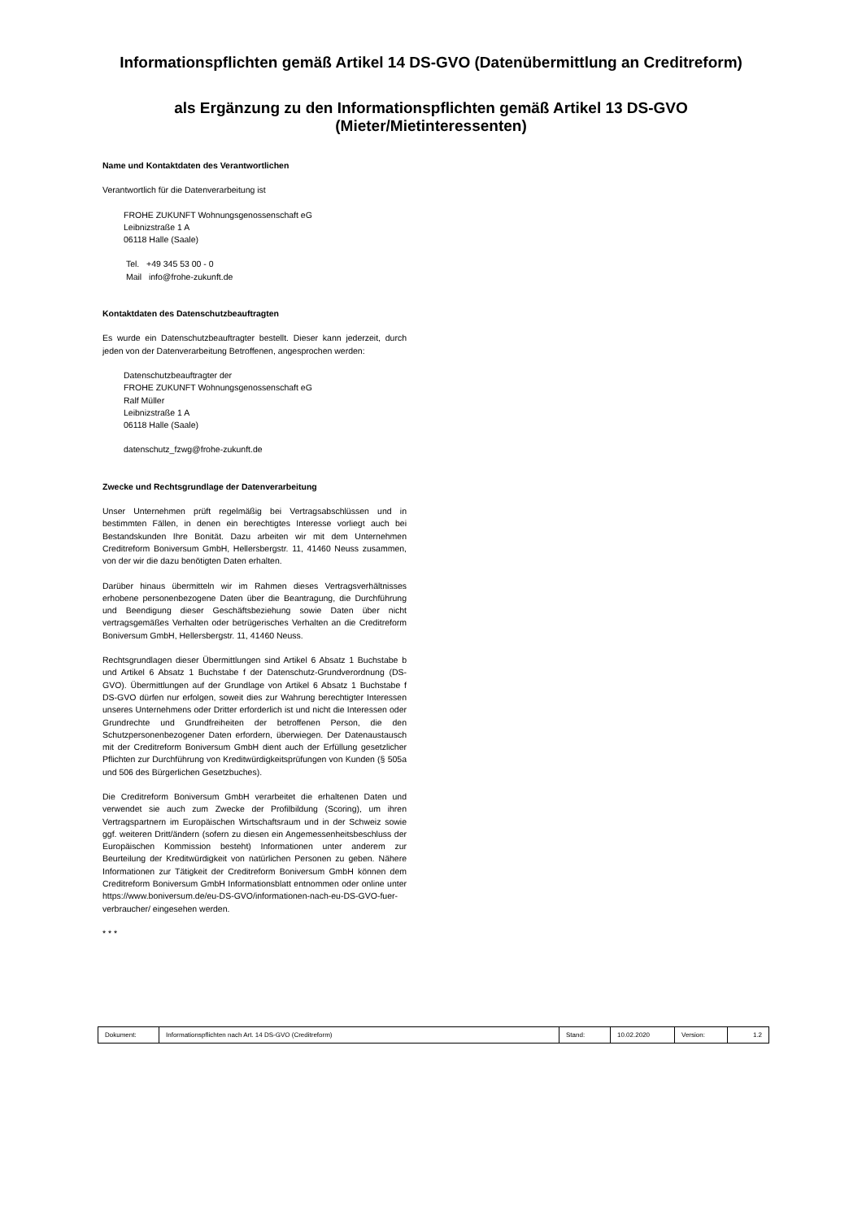Informationspflichten gemäß Artikel 14 DS-GVO (Datenübermittlung an Creditreform)
als Ergänzung zu den Informationspflichten gemäß Artikel 13 DS-GVO
(Mieter/Mietinteressenten)
Name und Kontaktdaten des Verantwortlichen
Verantwortlich für die Datenverarbeitung ist
FROHE ZUKUNFT Wohnungsgenossenschaft eG
Leibnizstraße 1 A
06118 Halle (Saale)
Tel. +49 345 53 00 - 0
Mail info@frohe-zukunft.de
Kontaktdaten des Datenschutzbeauftragten
Es wurde ein Datenschutzbeauftragter bestellt. Dieser kann jederzeit, durch jeden von der Datenverarbeitung Betroffenen, angesprochen werden:
Datenschutzbeauftragter der
FROHE ZUKUNFT Wohnungsgenossenschaft eG
Ralf Müller
Leibnizstraße 1 A
06118 Halle (Saale)
datenschutz_fzwg@frohe-zukunft.de
Zwecke und Rechtsgrundlage der Datenverarbeitung
Unser Unternehmen prüft regelmäßig bei Vertragsabschlüssen und in bestimmten Fällen, in denen ein berechtigtes Interesse vorliegt auch bei Bestandskunden Ihre Bonität. Dazu arbeiten wir mit dem Unternehmen Creditreform Boniversum GmbH, Hellersbergstr. 11, 41460 Neuss zusammen, von der wir die dazu benötigten Daten erhalten.
Darüber hinaus übermitteln wir im Rahmen dieses Vertragsverhältnisses erhobene personenbezogene Daten über die Beantragung, die Durchführung und Beendigung dieser Geschäftsbeziehung sowie Daten über nicht vertragsgemäßes Verhalten oder betrügerisches Verhalten an die Creditreform Boniversum GmbH, Hellersbergstr. 11, 41460 Neuss.
Rechtsgrundlagen dieser Übermittlungen sind Artikel 6 Absatz 1 Buchstabe b und Artikel 6 Absatz 1 Buchstabe f der Datenschutz-Grundverordnung (DS-GVO). Übermittlungen auf der Grundlage von Artikel 6 Absatz 1 Buchstabe f DS-GVO dürfen nur erfolgen, soweit dies zur Wahrung berechtigter Interessen unseres Unternehmens oder Dritter erforderlich ist und nicht die Interessen oder Grundrechte und Grundfreiheiten der betroffenen Person, die den Schutzpersonenbezogener Daten erfordern, überwiegen. Der Datenaustausch mit der Creditreform Boniversum GmbH dient auch der Erfüllung gesetzlicher Pflichten zur Durchführung von Kreditwürdigkeitsprüfungen von Kunden (§ 505a und 506 des Bürgerlichen Gesetzbuches).
Die Creditreform Boniversum GmbH verarbeitet die erhaltenen Daten und verwendet sie auch zum Zwecke der Profilbildung (Scoring), um ihren Vertragspartnern im Europäischen Wirtschaftsraum und in der Schweiz sowie ggf. weiteren Dritt/ändern (sofern zu diesen ein Angemessenheitsbeschluss der Europäischen Kommission besteht) Informationen unter anderem zur Beurteilung der Kreditwürdigkeit von natürlichen Personen zu geben. Nähere Informationen zur Tätigkeit der Creditreform Boniversum GmbH können dem Creditreform Boniversum GmbH Informationsblatt entnommen oder online unter https://www.boniversum.de/eu-DS-GVO/informationen-nach-eu-DS-GVO-fuer-verbraucher/ eingesehen werden.
* * *
| Dokument: | Informationspflichten nach Art. 14 DS-GVO (Creditreform) | Stand: | 10.02.2020 | Version: | 1.2 |